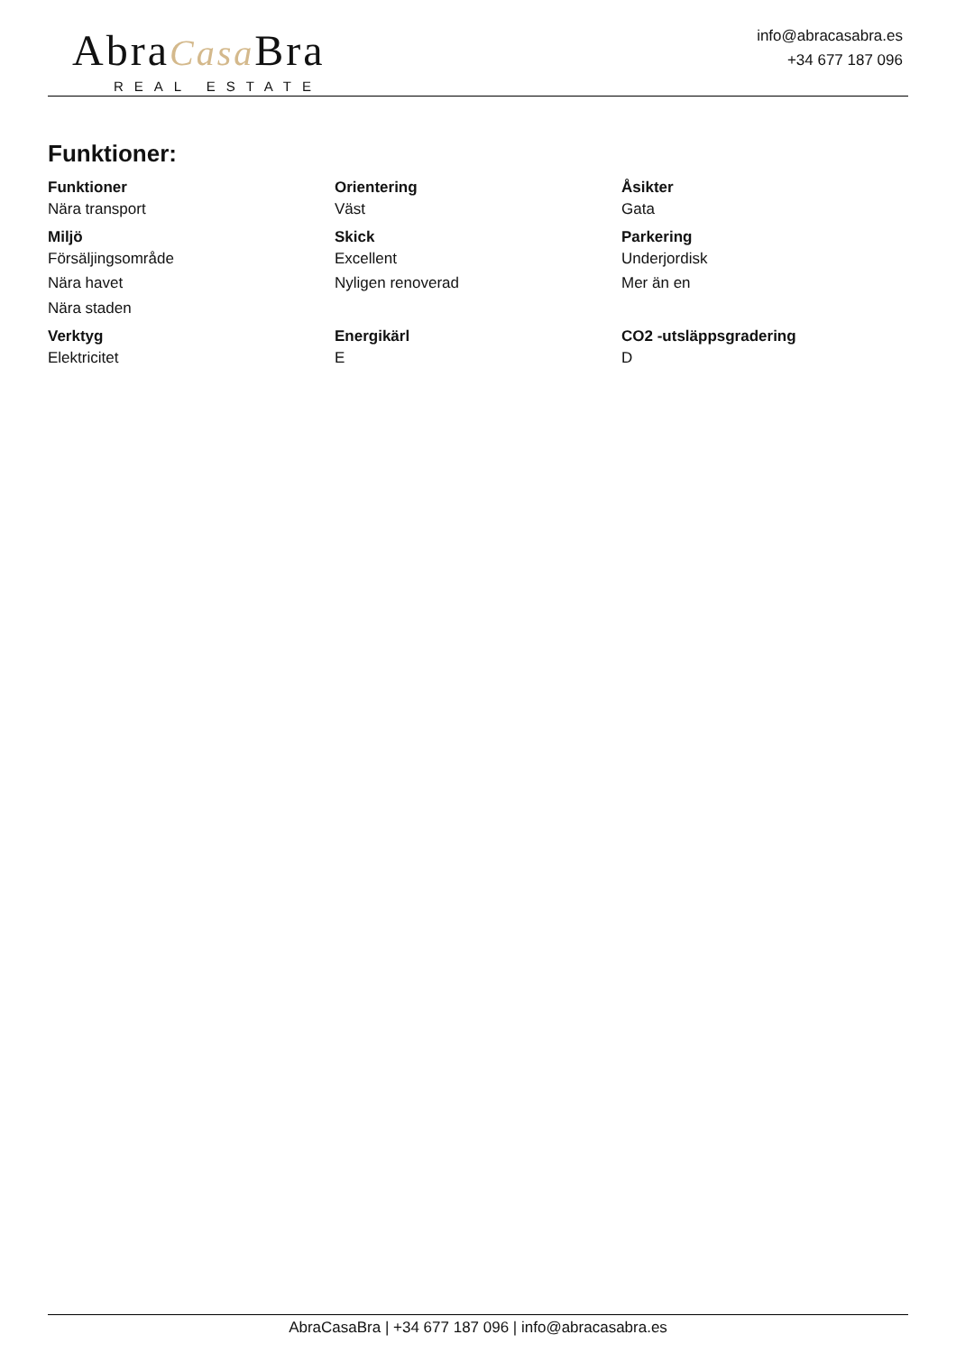AbraCasa Bra
REAL ESTATE
info@abracasabra.es
+34 677 187 096
Funktioner:
| Funktioner | Orientering | Åsikter |
| --- | --- | --- |
| Nära transport | Väst | Gata |
| Miljö | Skick | Parkering |
| Försäljingsområde | Excellent | Underjordisk |
| Nära havet | Nyligen renoverad | Mer än en |
| Nära staden | | |
| Verktyg | Energikärl | CO2 -utsläppsgradering |
| Elektricitet | E | D |
AbraCasaBra | +34 677 187 096 | info@abracasabra.es